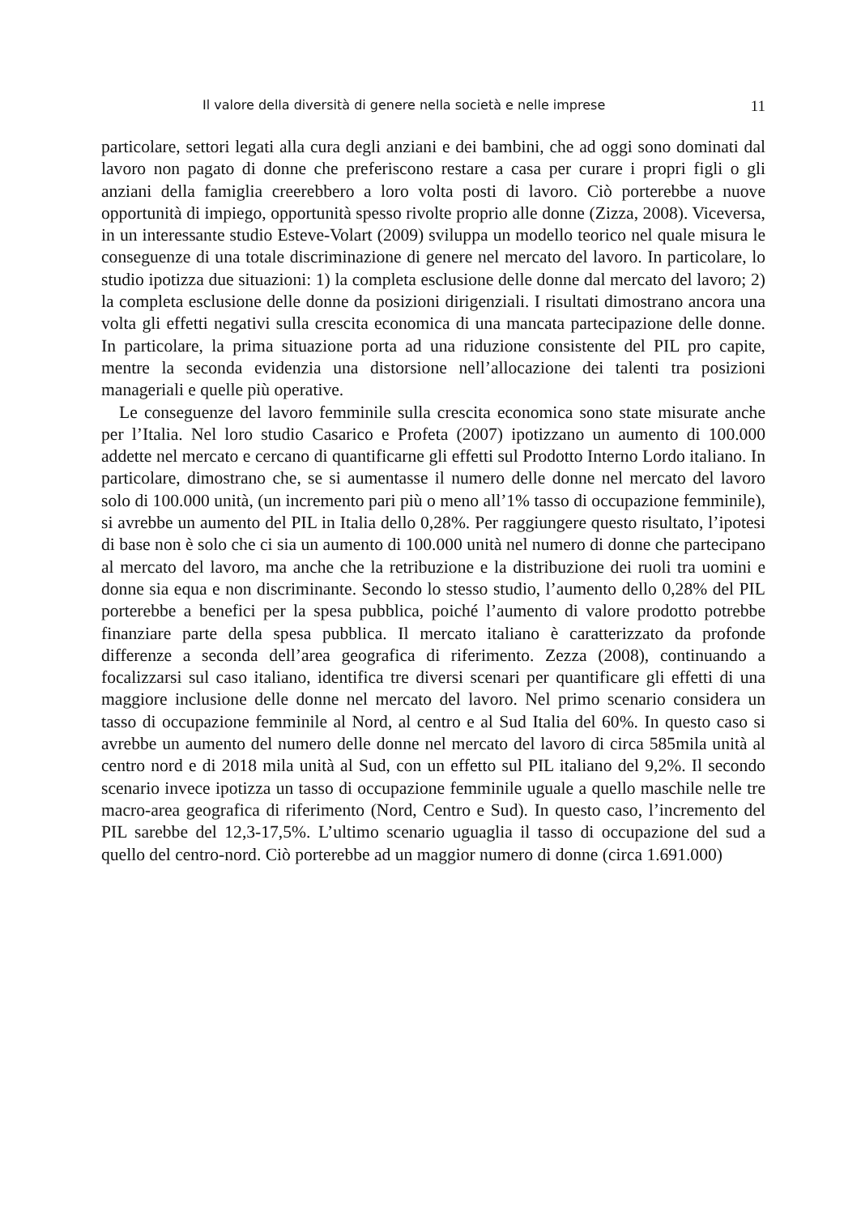Il valore della diversità di genere nella società e nelle imprese 11
particolare, settori legati alla cura degli anziani e dei bambini, che ad oggi sono dominati dal lavoro non pagato di donne che preferiscono restare a casa per curare i propri figli o gli anziani della famiglia creerebbero a loro volta posti di lavoro. Ciò porterebbe a nuove opportunità di impiego, opportunità spesso rivolte proprio alle donne (Zizza, 2008). Viceversa, in un interessante studio Esteve-Volart (2009) sviluppa un modello teorico nel quale misura le conseguenze di una totale discriminazione di genere nel mercato del lavoro. In particolare, lo studio ipotizza due situazioni: 1) la completa esclusione delle donne dal mercato del lavoro; 2) la completa esclusione delle donne da posizioni dirigenziali. I risultati dimostrano ancora una volta gli effetti negativi sulla crescita economica di una mancata partecipazione delle donne. In particolare, la prima situazione porta ad una riduzione consistente del PIL pro capite, mentre la seconda evidenzia una distorsione nell’allocazione dei talenti tra posizioni manageriali e quelle più operative.
Le conseguenze del lavoro femminile sulla crescita economica sono state misurate anche per l’Italia. Nel loro studio Casarico e Profeta (2007) ipotizzano un aumento di 100.000 addette nel mercato e cercano di quantificarne gli effetti sul Prodotto Interno Lordo italiano. In particolare, dimostrano che, se si aumentasse il numero delle donne nel mercato del lavoro solo di 100.000 unità, (un incremento pari più o meno all’1% tasso di occupazione femminile), si avrebbe un aumento del PIL in Italia dello 0,28%. Per raggiungere questo risultato, l’ipotesi di base non è solo che ci sia un aumento di 100.000 unità nel numero di donne che partecipano al mercato del lavoro, ma anche che la retribuzione e la distribuzione dei ruoli tra uomini e donne sia equa e non discriminante. Secondo lo stesso studio, l’aumento dello 0,28% del PIL porterebbe a benefici per la spesa pubblica, poiché l’aumento di valore prodotto potrebbe finanziare parte della spesa pubblica. Il mercato italiano è caratterizzato da profonde differenze a seconda dell’area geografica di riferimento. Zezza (2008), continuando a focalizzarsi sul caso italiano, identifica tre diversi scenari per quantificare gli effetti di una maggiore inclusione delle donne nel mercato del lavoro. Nel primo scenario considera un tasso di occupazione femminile al Nord, al centro e al Sud Italia del 60%. In questo caso si avrebbe un aumento del numero delle donne nel mercato del lavoro di circa 585mila unità al centro nord e di 2018 mila unità al Sud, con un effetto sul PIL italiano del 9,2%. Il secondo scenario invece ipotizza un tasso di occupazione femminile uguale a quello maschile nelle tre macro-area geografica di riferimento (Nord, Centro e Sud). In questo caso, l’incremento del PIL sarebbe del 12,3-17,5%. L’ultimo scenario uguaglia il tasso di occupazione del sud a quello del centro-nord. Ciò porterebbe ad un maggior numero di donne (circa 1.691.000)